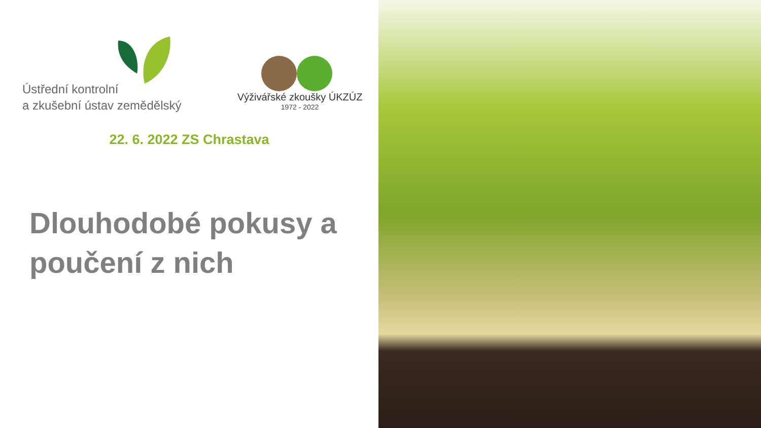Ústřední kontrolní
a zkušební ústav zemědělský
Výživářské zkoušky ÚKZÚZ
1972 - 2022
22. 6. 2022 ZS Chrastava
Dlouhodobé pokusy a
poučení z nich